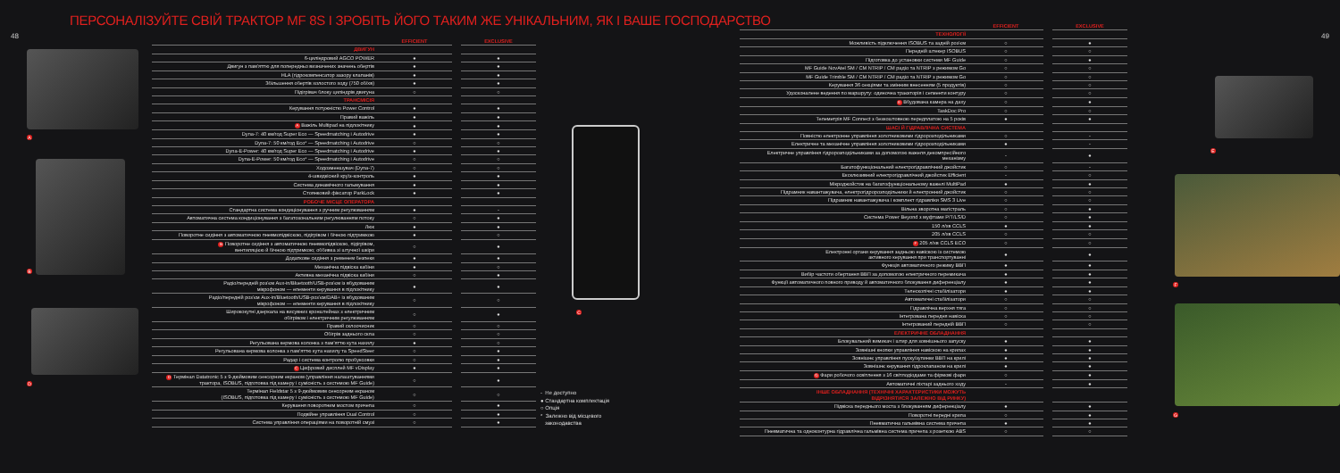48
ПЕРСОНАЛІЗУЙТЕ СВІЙ ТРАКТОР MF 8S І ЗРОБІТЬ ЙОГО ТАКИМ ЖЕ УНІКАЛЬНИМ, ЯК І ВАШЕ ГОСПОДАРСТВО
A
B
D
C
| | EFFICIENT | | EXCLUSIVE |
| ДВИГУН | | | |
| 6-циліндровий AGCO POWER | ● | | ● |
| Двигун з пам'яттю для попередньо визначених значень обертів | ● | | ● |
| HLA (гідрокомпенсатор зазору клапанів) | ● | | ● |
| Збільшення обертів холостого ходу (750 об/хв) | ● | | ● |
| Підігрівач блоку циліндрів двигуна | ○ | | ○ |
| ТРАНСМІСІЯ | | | |
| Керування потужністю Power Control | ● | | ● |
| Правий важіль | ● | | ● |
| A Важіль Multipad на підлокітнику | ● | | ● |
| Dyna-7: 40 км/год Super Eco — Speedmatching і Autodrive | ● | | ● |
| Dyna-7: 50 км/год Eco* — Speedmatching і Autodrive | ○ | | ○ |
| Dyna-E-Power: 40 км/год Super Eco — Speedmatching і Autodrive | ● | | ● |
| Dyna-E-Power: 50 км/год Eco* — Speedmatching і Autodrive | ○ | | ○ |
| Ходозменшувач (Dyna-7) | ○ | | ○ |
| 4-швидкісний круїз-контроль | ● | | ● |
| Система динамічного гальмування | ● | | ● |
| Стоянковий фіксатор ParkLock | ● | | ● |
| РОБОЧЕ МІСЦЕ ОПЕРАТОРА | | | |
| Стандартна система кондиціонування з ручним регулюванням | ● | | - |
| Автоматична система кондиціонування з багатозональним регулюванням потоку | ○ | | ● |
| Люк | ● | | ● |
| Поворотне сидіння з автоматичною пневмопідвіскою, підігрівом і бічною підтримкою | ● | | ○ |
| B Поворотне сидіння з автоматичною пневмопідвіскою, підігрівом, вентиляцією й бічною підтримкою; оббивка зі штучної шкіри | ○ | | ● |
| Додаткове сидіння з ременем безпеки | ● | | ● |
| Механічна підвіска кабіни | ● | | ○ |
| Активна механічна підвіска кабіни | ○ | | ● |
| Радіо/передній роз'єм Aux-in/Bluetooth/USB-роз'єм із вбудованим мікрофоном — елементи керування в підлокітнику | ● | | ● |
| Радіо/передній роз'єм Aux-in/Bluetooth/USB-роз'єм/DAB+ із вбудованим мікрофоном — елементи керування в підлокітнику | ○ | | ○ |
| Ширококутні дзеркала на висувних кронштейнах з електричним обігрівом і електричним регулюванням | ○ | | ● |
| Правий склоочисник | ○ | | ○ |
| Обігрів заднього скла | ○ | | ○ |
| Регульована кермова колонка з пам'яттю кута нахилу | ● | | ○ |
| Регульована кермова колонка з пам'яттю кута нахилу та SpeedSteer | ○ | | ● |
| Радар і система контролю пробуксовки | ○ | | ● |
| C Цифровий дисплей MF vDisplay | ● | | ● |
| D Термінал Datatronic 5 з 9-дюймовим сенсорним екраном (управління налаштуваннями трактора, ISOBUS, підготовка під камеру і сумісність з системою MF Guide) | ○ | | ● |
| Термінал Fieldstar 5 з 9-дюймовим сенсорним екраном (ISOBUS, підготовка під камеру і сумісність з системою MF Guide) | ○ | | ○ |
| Керування поворотним мостом причепа | ○ | | ● |
| Подвійне управління Dual Control | ○ | | ● |
| Система управління операціями на поворотній смузі | ○ | | ● |
- Не доступно
● Стандартна комплектація
○ Опція
* Залежно від місцевого
законодавства
49
E
F
G
| | EFFICIENT | | EXCLUSIVE |
| ТЕХНОЛОГІЇ | | | |
| Можливість підключення ISOBUS та задній роз'єм | ○ | | ● |
| Передній штекер ISOBUS | ○ | | ○ |
| Підготовка до установки системи MF Guide | ○ | | ● |
| MF Guide NovAtel SM / CM NTRIP / CM радіо та NTRIP з режимом Go | ○ | | ○ |
| MF Guide Trimble SM / CM NTRIP / CM радіо та NTRIP з режимом Go | ○ | | ○ |
| Керування 36 секціями та змінним внесенням (5 продуктів) | ○ | | ○ |
| Удосконалене ведення по маршруту: одиночна траєкторія і сегменти контуру | ○ | | ○ |
| E Вбудована камера на даху | ○ | | ● |
| TaskDoc Pro | ○ | | ○ |
| Телеметрія MF Connect з безкоштовною передплатою на 5 років | ● | | ● |
| ШАСІ Й ГІДРАВЛІЧНА СИСТЕМА | | | |
| Повністю електронне управління золотниковими гідророзподільниками | ○ | | - |
| Електричне та механічне управління золотниковими гідророзподільниками | ● | | - |
| Електричне управління гідророзподільниками за допомогою важеля декомпресійного механізму | - | | ● |
| Багатофункціональний електрогідравлічний джойстик | ○ | | - |
| Ексклюзивний електрогідравлічний джойстик Efficient | - | | ○ |
| Мікроджойстик на багатофункціональному важелі MultiPad | ● | | ● |
| Підрамник навантажувача, електрогідророзподільники й електронний джойстик | ○ | | ○ |
| Підрамник навантажувача і комплект гідравліки SMS 3 Live | ○ | | ○ |
| Вільна зворотна магістраль | ○ | | ● |
| Система Power Beyond з муфтами P/T/LS/D | ○ | | ● |
| 150 л/хв CCLS | ● | | ● |
| 205 л/хв CCLS | ○ | | ○ |
| F 205 л/хв CCLS ECO | ○ | | ○ |
| Електронні органи керування задньою навіскою із системою активного керування при транспортуванні | ● | | ● |
| Функція автоматичного режиму ВВП | ● | | ● |
| Вибір частоти обертання ВВП за допомогою електричного перемикача | ● | | ● |
| Функції автоматичного повного приводу й автоматичного блокування диференціалу | ● | | ● |
| Телескопічні стабілізатори | ● | | ● |
| Автоматичні стабілізатори | ○ | | ○ |
| Гідравлічна верхня тяга | ○ | | ○ |
| Інтегрована передня навіска | ○ | | ○ |
| Інтегрований передній ВВП | ○ | | ○ |
| ЕЛЕКТРИЧНЕ ОБЛАДНАННЯ | | | |
| Блокувальний вимикач і штир для зовнішнього запуску | ● | | ● |
| Зовнішні кнопки управління навіскою на крилах | ● | | ● |
| Зовнішнє управління пуску/зупинки ВВП на крилі | ● | | ● |
| Зовнішнє керування гідроклапаном на крилі | ● | | ● |
| G Фари робочого освітлення з 16 світлодіодами та фірмові фари | ○ | | ● |
| Автоматичні ліхтарі заднього ходу | - | | ● |
| ІНШЕ ОБЛАДНАННЯ (ТЕХНІЧНІ ХАРАКТЕРИСТИКИ МОЖУТЬ ВІДРІЗНЯТИСЯ ЗАЛЕЖНО ВІД РИНКУ) | | | |
| Підвіска переднього моста з блокуванням диференціалу | ● | | ● |
| Поворотні передні крила | ○ | | ● |
| Пневматична гальмівна система причепа | ● | | ● |
| Пневматична та одноконтурна гідравлічна гальмівна система причепа з розеткою ABS | ○ | | ○ |